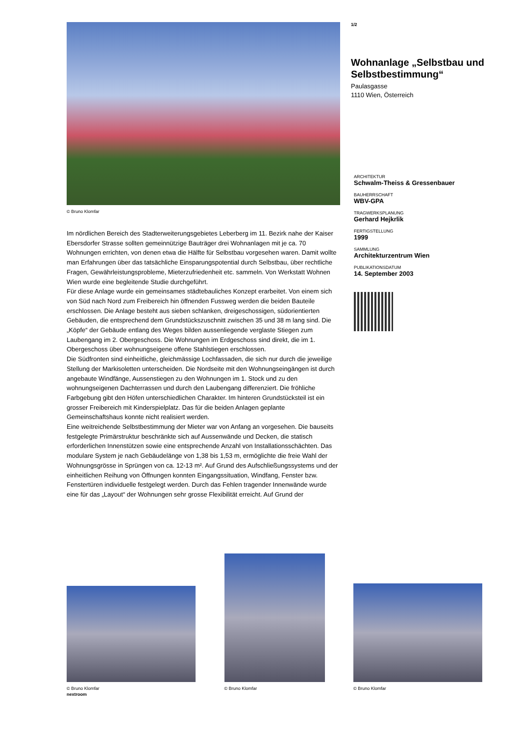© Bruno Klomfar
Im nördlichen Bereich des Stadterweiterungsgebietes Leberberg im 11. Bezirk nahe der Kaiser Ebersdorfer Strasse sollten gemeinnützige Bauträger drei Wohnanlagen mit je ca. 70 Wohnungen errichten, von denen etwa die Hälfte für Selbstbau vorgesehen waren. Damit wollte man Erfahrungen über das tatsächliche Einsparungspotential durch Selbstbau, über rechtliche Fragen, Gewährleistungsprobleme, Mieterzufriedenheit etc. sammeln. Von Werkstatt Wohnen Wien wurde eine begleitende Studie durchgeführt.
Für diese Anlage wurde ein gemeinsames städtebauliches Konzept erarbeitet. Von einem sich von Süd nach Nord zum Freibereich hin öffnenden Fussweg werden die beiden Bauteile erschlossen. Die Anlage besteht aus sieben schlanken, dreigeschossigen, südorientierten Gebäuden, die entsprechend dem Grundstückszuschnitt zwischen 35 und 38 m lang sind. Die „Köpfe“ der Gebäude entlang des Weges bilden aussenliegende verglaste Stiegen zum Laubengang im 2. Obergeschoss. Die Wohnungen im Erdgeschoss sind direkt, die im 1. Obergeschoss über wohnungseigene offene Stahlstiegen erschlossen.
Die Südfronten sind einheitliche, gleichmässige Lochfassaden, die sich nur durch die jeweilige Stellung der Markisoletten unterscheiden. Die Nordseite mit den Wohnungseingängen ist durch angebaute Windfänge, Aussenstiegen zu den Wohnungen im 1. Stock und zu den wohnungseigenen Dachterrassen und durch den Laubengang differenziert. Die fröhliche Farbgebung gibt den Höfen unterschiedlichen Charakter. Im hinteren Grundstücksteil ist ein grosser Freibereich mit Kinderspielplatz. Das für die beiden Anlagen geplante Gemeinschaftshaus konnte nicht realisiert werden.
Eine weitreichende Selbstbestimmung der Mieter war von Anfang an vorgesehen. Die bauseits festgelegte Primärstruktur beschränkte sich auf Aussenwände und Decken, die statisch erforderlichen Innenstützen sowie eine entsprechende Anzahl von Installationsschächten. Das modulare System je nach Gebäudelänge von 1,38 bis 1,53 m, ermöglichte die freie Wahl der Wohnungsgrösse in Sprüngen von ca. 12-13 m². Auf Grund des Aufschließungssystems und der einheitlichen Reihung von Öffnungen konnten Eingangssituation, Windfang, Fenster bzw. Fenstertüren individuelle festgelegt werden. Durch das Fehlen tragender Innenwände wurde eine für das „Layout“ der Wohnungen sehr grosse Flexibilität erreicht. Auf Grund der
1/2
Wohnanlage „Selbstbau und Selbstbestimmung“
Paulasgasse
1110 Wien, Österreich
ARCHITEKTUR
Schwalm-Theiss & Gressenbauer
BAUHERRSCHAFT
WBV-GPA
TRAGWERKSPLANUNG
Gerhard Hejkrlik
FERTIGSTELLUNG
1999
SAMMLUNG
Architekturzentrum Wien
PUBLIKATIONSDATUM
14. September 2003
© Bruno Klomfar
© Bruno Klomfar
© Bruno Klomfar
nextroom